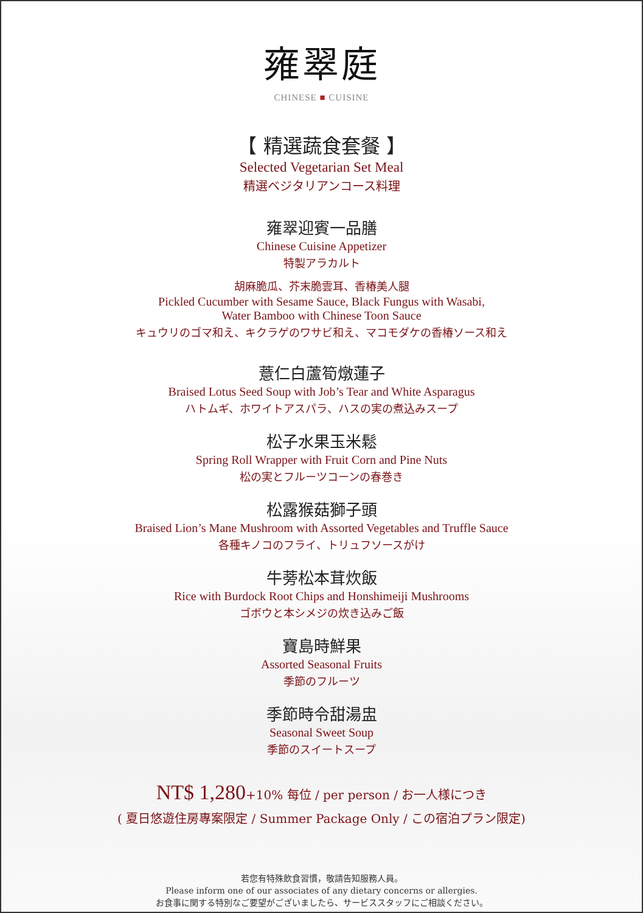雍翠庭
CHINESE ■ CUISINE
【 精選蔬食套餐 】
Selected Vegetarian Set Meal
精選ベジタリアンコース料理
雍翠迎賓一品膳
Chinese Cuisine Appetizer
特製アラカルト
胡麻脆瓜、芥末脆雲耳、香椿美人腿
Pickled Cucumber with Sesame Sauce, Black Fungus with Wasabi,
Water Bamboo with Chinese Toon Sauce
キュウリのゴマ和え、キクラゲのワサビ和え、マコモダケの香椿ソース和え
薏仁白蘆筍燉蓮子
Braised Lotus Seed Soup with Job’s Tear and White Asparagus
ハトムギ、ホワイトアスパラ、ハスの実の煮込みスープ
松子水果玉米鬆
Spring Roll Wrapper with Fruit Corn and Pine Nuts
松の実とフルーツコーンの春巻き
松露猴菇獅子頭
Braised Lion’s Mane Mushroom with Assorted Vegetables and Truffle Sauce
各種キノコのフライ、トリュフソースがけ
牛蒡松本茸炊飯
Rice with Burdock Root Chips and Honshimeiji Mushrooms
ゴボウと本シメジの炊き込みご飯
寶島時鮮果
Assorted Seasonal Fruits
季節のフルーツ
季節時令甜湯盅
Seasonal Sweet Soup
季節のスイートスープ
NT$ 1,280+10% 每位 / per person / お一人様につき
( 夏日悠遊住房專案限定 / Summer Package Only / この宿泊プラン限定)
若您有特殊飲食習慣，敬請告知服務人員。
Please inform one of our associates of any dietary concerns or allergies.
お食事に関する特別なご要望がございましたら、サービススタッフにご相談ください。